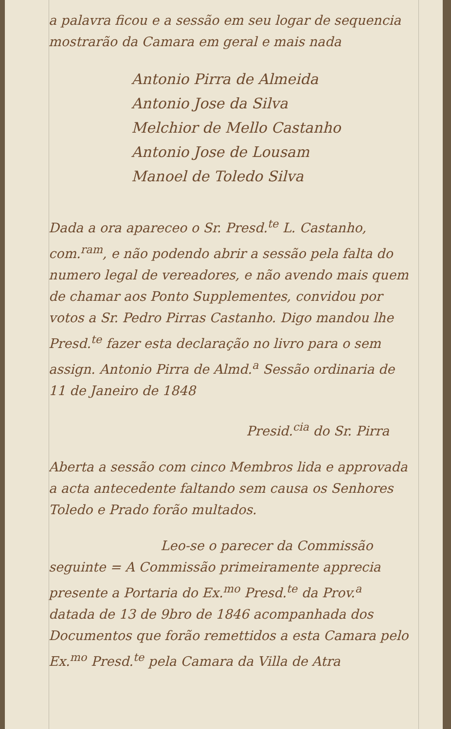a palavra ficou e a sessão em seu logar de sequencia mostrarão da Camara em geral e mais nada
Antonio Pirra de Almeida
Antonio Jose da Silva
Melchior de Mello Castanho
Antonio Jose de Lousam
Manoel de Toledo Silva
Dada a ora apareceo o Sr. Presd.<sup>te</sup> L. Castanho, com.<sup>ram</sup>, e não podendo abrir a sessão pela falta do numero legal de vereadores, e não avendo mais quem de chamar aos Ponto Supplementes, convidou por votos a Sr. Pedro Pirras Castanho. Digo mandou lhe Presd.<sup>te</sup> fazer esta declaração no livro para o sem assign. Antonio Pirra de Almd.<sup>a</sup> Sessão ordinaria de 11 de Janeiro de 1848
Presid.<sup>cia</sup> do Sr. Pirra
Aberta a sessão com cinco Membros lida e approvada a acta antecedente faltando sem causa os Senhores Toledo e Prado forão multados.
Leo-se o parecer da Commissão
seguinte = A Commissão primeiramente apprecia presente a Portaria do Ex.<sup>mo</sup> Presd.<sup>te</sup> da Prov.<sup>a</sup> datada de 13 de 9bro de 1846 acompanhada dos Documentos que forão remettidos a esta Camara pelo Ex.<sup>mo</sup> Presd.<sup>te</sup> pela Camara da Villa de Atra